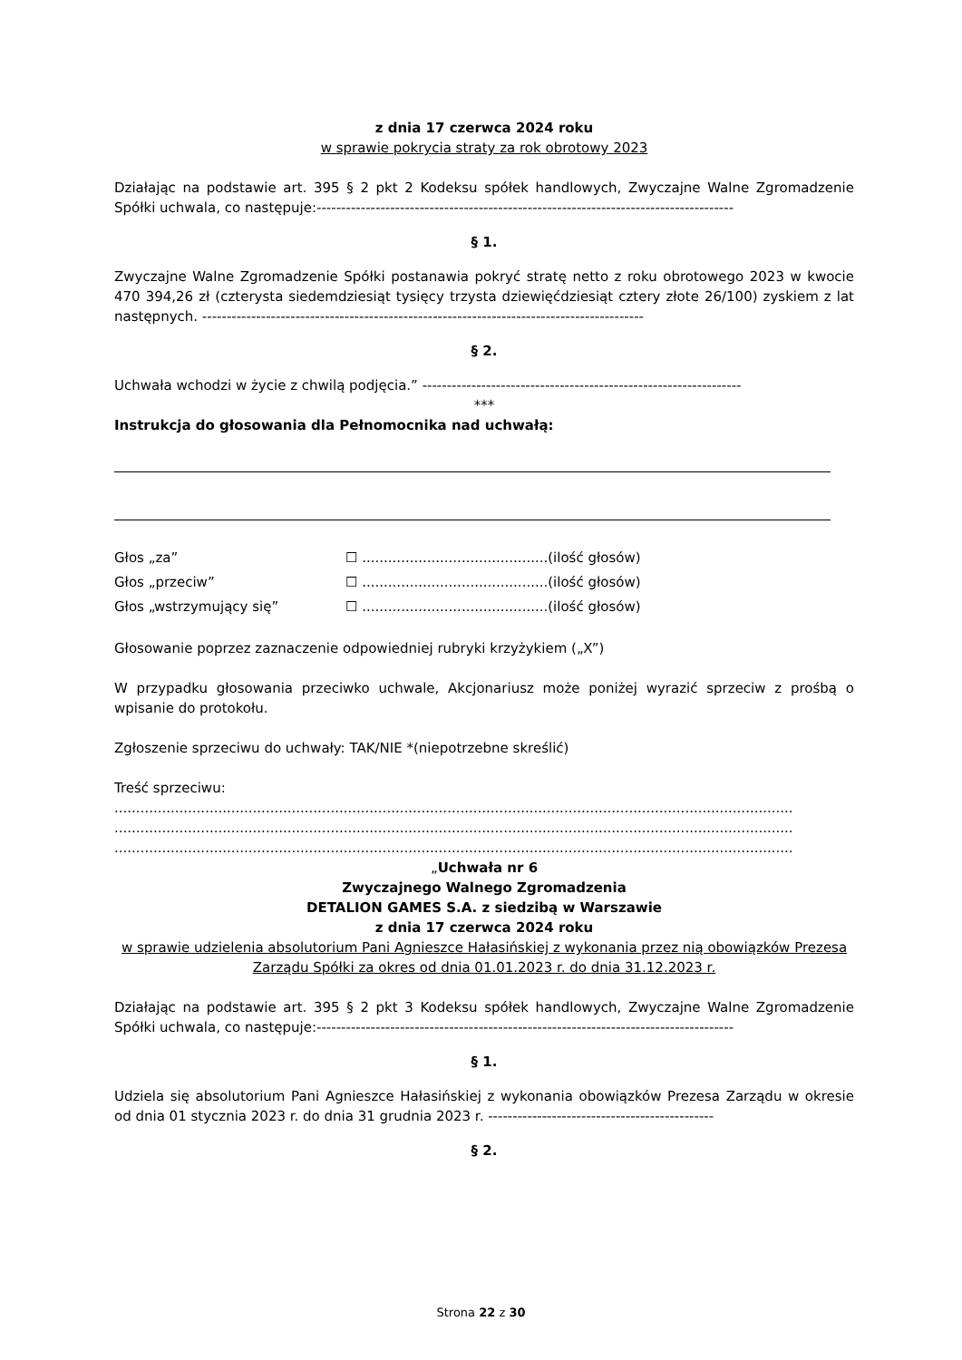z dnia 17 czerwca 2024 roku
w sprawie pokrycia straty za rok obrotowy 2023
Działając na podstawie art. 395 § 2 pkt 2 Kodeksu spółek handlowych, Zwyczajne Walne Zgromadzenie Spółki uchwala, co następuje:-------------------------------------------------------------------------------------
§ 1.
Zwyczajne Walne Zgromadzenie Spółki postanawia pokryć stratę netto z roku obrotowego 2023 w kwocie 470 394,26 zł (czterysta siedemdziesiąt tysięcy trzysta dziewięćdziesiąt cztery złote 26/100) zyskiem z lat następnych. ------------------------------------------------------------------------------------------
§ 2.
Uchwała wchodzi w życie z chwilą podjęcia.” -----------------------------------------------------------------
***
Instrukcja do głosowania dla Pełnomocnika nad uchwałą:
Głos „za” ☐ ...........................................(ilość głosów)
Głos „przeciw” ☐ ...........................................(ilość głosów)
Głos „wstrzymujący się” ☐ ...........................................(ilość głosów)
Głosowanie poprzez zaznaczenie odpowiedniej rubryki krzyżykiem („X”)
W przypadku głosowania przeciwko uchwale, Akcjonariusz może poniżej wyrazić sprzeciw z prośbą o wpisanie do protokołu.
Zgłoszenie sprzeciwu do uchwały: TAK/NIE *(niepotrzebne skreślić)
Treść sprzeciwu:
.............................................................................................................................................................
.............................................................................................................................................................
.............................................................................................................................................................
„Uchwała nr 6
Zwyczajnego Walnego Zgromadzenia
DETALION GAMES S.A. z siedzibą w Warszawie
z dnia 17 czerwca 2024 roku
w sprawie udzielenia absolutorium Pani Agnieszce Hałasińskiej z wykonania przez nią obowiązków Prezesa Zarządu Spółki za okres od dnia 01.01.2023 r. do dnia 31.12.2023 r.
Działając na podstawie art. 395 § 2 pkt 3 Kodeksu spółek handlowych, Zwyczajne Walne Zgromadzenie Spółki uchwala, co następuje:-------------------------------------------------------------------------------------
§ 1.
Udziela się absolutorium Pani Agnieszce Hałasińskiej z wykonania obowiązków Prezesa Zarządu w okresie od dnia 01 stycznia 2023 r. do dnia 31 grudnia 2023 r. ----------------------------------------------
§ 2.
Strona 22 z 30